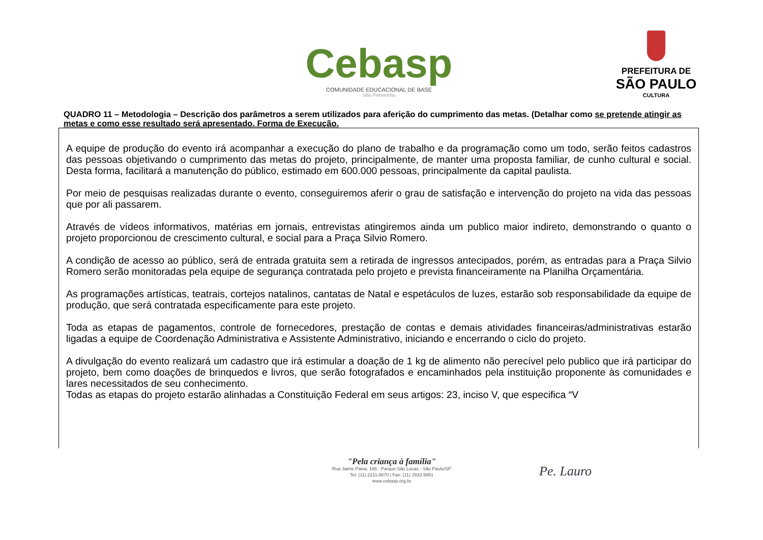Cebasp
COMUNIDADE EDUCACIONAL DE BASE
Sitio Pinheirinho
PREFEITURA DE
SÃO PAULO
CULTURA
QUADRO 11 – Metodologia – Descrição dos parâmetros a serem utilizados para aferição do cumprimento das metas. (Detalhar como se pretende atingir as metas e como esse resultado será apresentado. Forma de Execução.
A equipe de produção do evento irá acompanhar a execução do plano de trabalho e da programação como um todo, serão feitos cadastros das pessoas objetivando o cumprimento das metas do projeto, principalmente, de manter uma proposta familiar, de cunho cultural e social. Desta forma, facilitará a manutenção do público, estimado em 600.000 pessoas, principalmente da capital paulista.
Por meio de pesquisas realizadas durante o evento, conseguiremos aferir o grau de satisfação e intervenção do projeto na vida das pessoas que por ali passarem.
Através de vídeos informativos, matérias em jornais, entrevistas atingiremos ainda um publico maior indireto, demonstrando o quanto o projeto proporcionou de crescimento cultural, e social para a Praça Silvio Romero.
A condição de acesso ao público, será de entrada gratuita sem a retirada de ingressos antecipados, porém, as entradas para a Praça Silvio Romero serão monitoradas pela equipe de segurança contratada pelo projeto e prevista financeiramente na Planilha Orçamentária.
As programações artísticas, teatrais, cortejos natalinos, cantatas de Natal e espetáculos de luzes, estarão sob responsabilidade da equipe de produção, que será contratada especificamente para este projeto.
Toda as etapas de pagamentos, controle de fornecedores, prestação de contas e demais atividades financeiras/administrativas estarão ligadas a equipe de Coordenação Administrativa e Assistente Administrativo, iniciando e encerrando o ciclo do projeto.
A divulgação do evento realizará um cadastro que irá estimular a doação de 1 kg de alimento não perecível pelo publico que irá participar do projeto, bem como doações de brinquedos e livros, que serão fotografados e encaminhados pela instituição proponente às comunidades e lares necessitados de seu conhecimento.
Todas as etapas do projeto estarão alinhadas a Constituição Federal em seus artigos: 23, inciso V, que especifica “V
"Pela criança à família"
Rua Jaime Paiva, 166 - Parque São Lucas - São Paulo/SP
Tel: (11) 2211.8670 | Fax: (11) 2910.9951
www.cebasp.org.br
Pe. Lauro